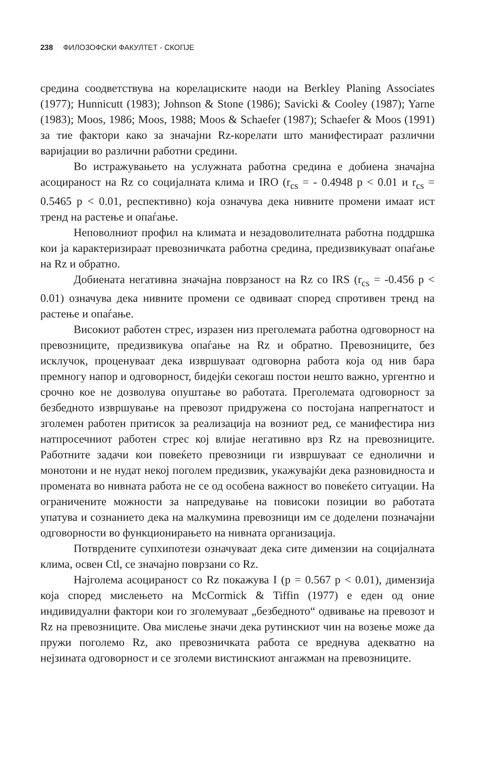238 ФИЛОЗОФСКИ ФАКУЛТЕТ - СКОПЈЕ
средина соодветствува на корелациските наоди на Berkley Planing Associates (1977); Hunnicutt (1983); Johnson & Stone (1986); Savicki & Cooley (1987); Yarne (1983); Moos, 1986; Moos, 1988; Moos & Schaefer (1987); Schaefer & Moos (1991) за тие фактори како за значајни Rz-корелати што манифестираат различни варијации во различни работни средини.
Во истражувањето на услужната работна средина е добиена значајна асоцираност на Rz со социјалната клима и IRO (r<sub>cs</sub> = - 0.4948 p < 0.01 и r<sub>cs</sub> = 0.5465 p < 0.01, респективно) која означува дека нивните промени имаат ист тренд на растење и опаѓање.
Неповолниот профил на климата и незадоволителната работна поддршка кои ја карактеризираат превозничката работна средина, предизвикуваат опаѓање на Rz и обратно.
Добиената негативна значајна поврзаност на Rz со IRS (r<sub>cs</sub> = -0.456 p < 0.01) означува дека нивните промени се одвиваат според спротивен тренд на растење и опаѓање.
Високиот работен стрес, изразен низ преголемата работна одговорност на превозниците, предизвикува опаѓање на Rz и обратно. Превозниците, без исклучок, проценуваат дека извршуваат одговорна работа која од нив бара премногу напор и одговорност, бидејќи секогаш постои нешто важно, ургентно и срочно кое не дозволува опуштање во работата. Преголемата одговорност за безбедното извршување на превозот придружена со постојана напрегнатост и зголемен работен притисок за реализација на возниот ред, се манифестира низ натпросечниот работен стрес кој влијае негативно врз Rz на превозниците. Работните задачи кои повеќето превозници ги извршуваат се еднолични и монотони и не нудат некој поголем предизвик, укажувајќи дека разновидноста и промената во нивната работа не се од особена важност во повеќето ситуации. На ограничените можности за напредување на повисоки позиции во работата упатува и сознанието дека на малкумина превозници им се доделени позначајни одговорности во функционирањето на нивната организација.
Потврдените супхипотези означуваат дека сите димензии на социјалната клима, освен Ctl, се значајно поврзани со Rz.
Најголема асоцираност со Rz покажува I (p = 0.567 p < 0.01), димензија која според мислењето на McCormick & Tiffin (1977) е еден од оние индивидуални фактори кои го зголемуваат „безбедното“ одвивање на превозот и Rz на превозниците. Ова мислење значи дека рутинскиот чин на возење може да пружи поголемо Rz, ако превозничката работа се вреднува адекватно на нејзината одговорност и се зголеми вистинскиот ангажман на превозниците.